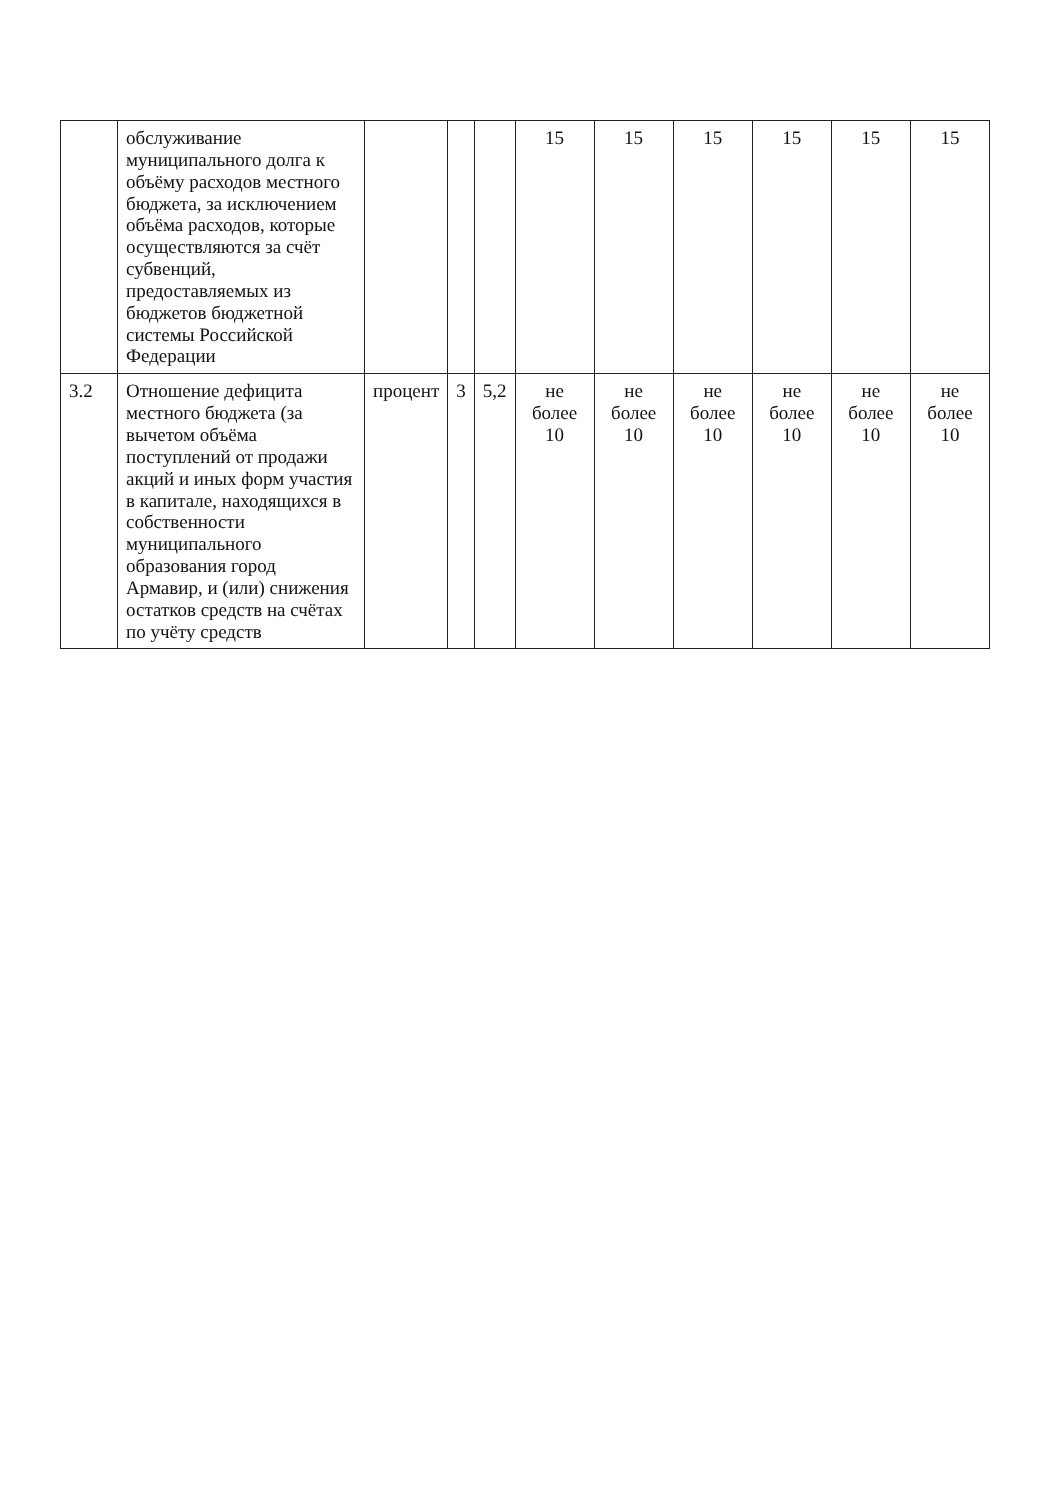| | обслуживание муниципального долга к объёму расходов местного бюджета, за исключением объёма расходов, которые осуществляются за счёт субвенций, предоставляемых из бюджетов бюджетной системы Российской Федерации | | | | 15 | 15 | 15 | 15 | 15 | 15 |
| 3.2 | Отношение дефицита местного бюджета (за вычетом объёма поступлений от продажи акций и иных форм участия в капитале, находящихся в собственности муниципального образования город Армавир, и (или) снижения остатков средств на счётах по учёту средств | процент | 3 | 5,2 | не более 10 | не более 10 | не более 10 | не более 10 | не более 10 | не более 10 |